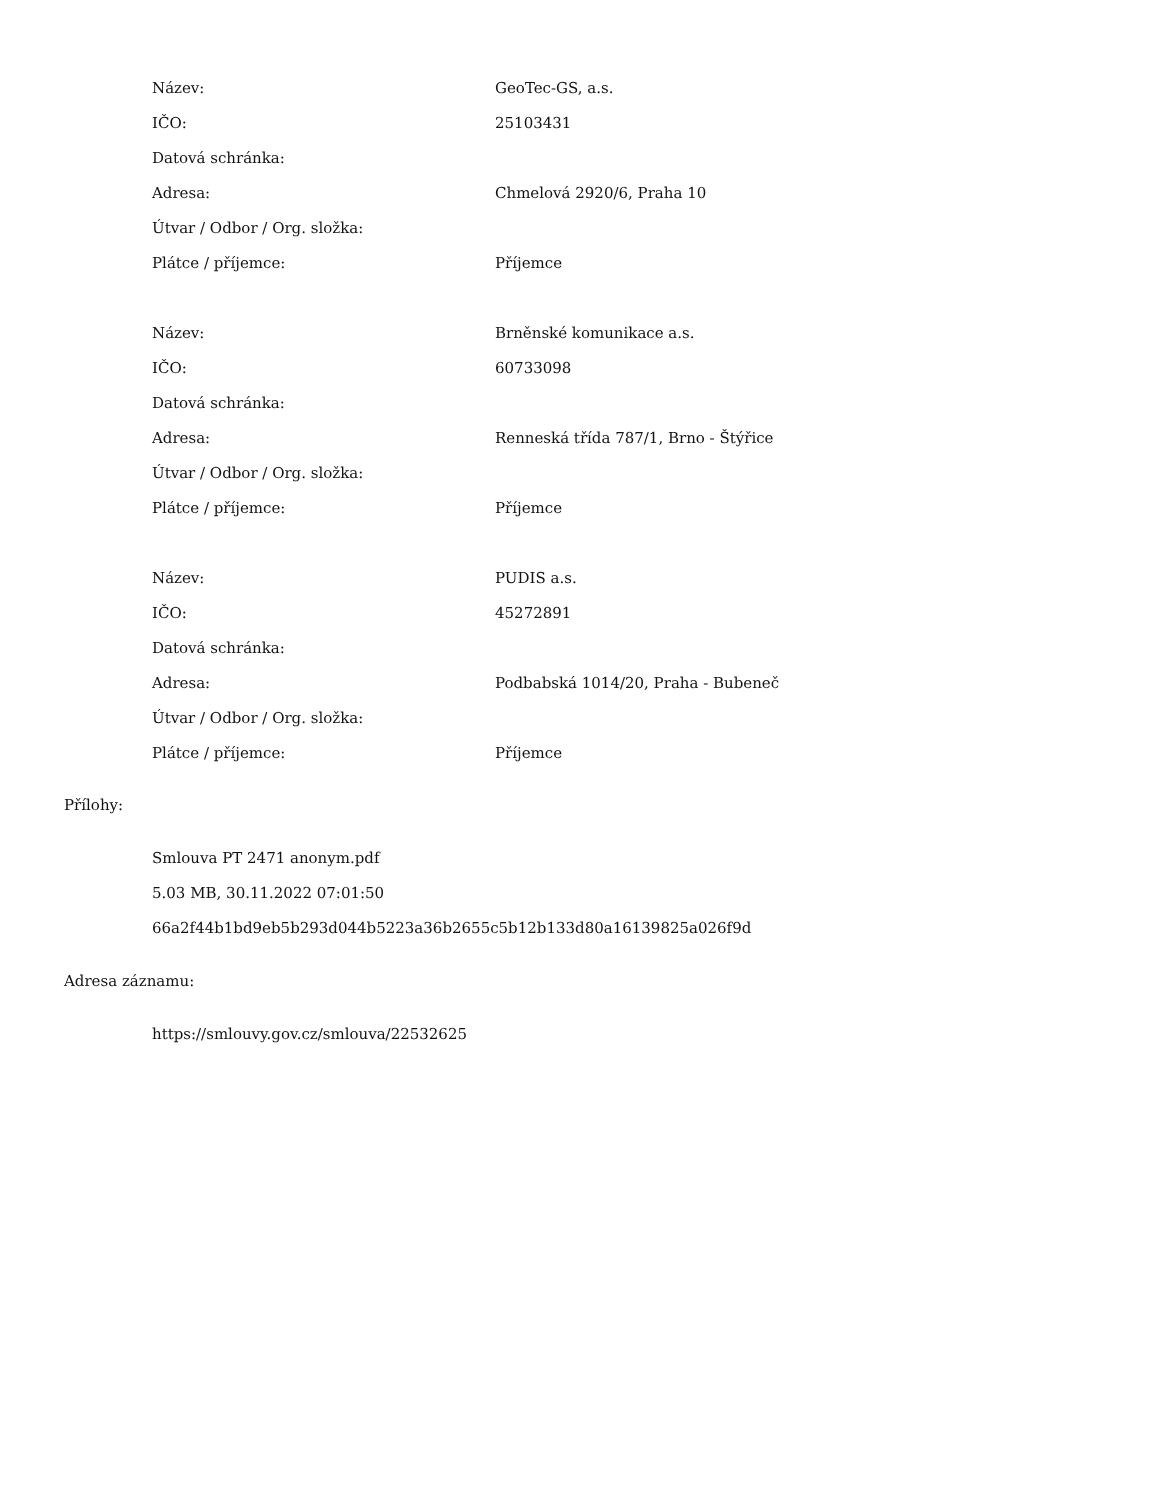| Název: | GeoTec-GS, a.s. |
| IČO: | 25103431 |
| Datová schránka: | |
| Adresa: | Chmelová 2920/6, Praha 10 |
| Útvar / Odbor / Org. složka: | |
| Plátce / příjemce: | Příjemce |
| Název: | Brněnské komunikace a.s. |
| IČO: | 60733098 |
| Datová schránka: | |
| Adresa: | Renneská třída 787/1, Brno - Štýřice |
| Útvar / Odbor / Org. složka: | |
| Plátce / příjemce: | Příjemce |
| Název: | PUDIS a.s. |
| IČO: | 45272891 |
| Datová schránka: | |
| Adresa: | Podbabská 1014/20, Praha - Bubeneč |
| Útvar / Odbor / Org. složka: | |
| Plátce / příjemce: | Příjemce |
Přílohy:
Smlouva PT 2471 anonym.pdf
5.03 MB, 30.11.2022 07:01:50
66a2f44b1bd9eb5b293d044b5223a36b2655c5b12b133d80a16139825a026f9d
Adresa záznamu:
https://smlouvy.gov.cz/smlouva/22532625